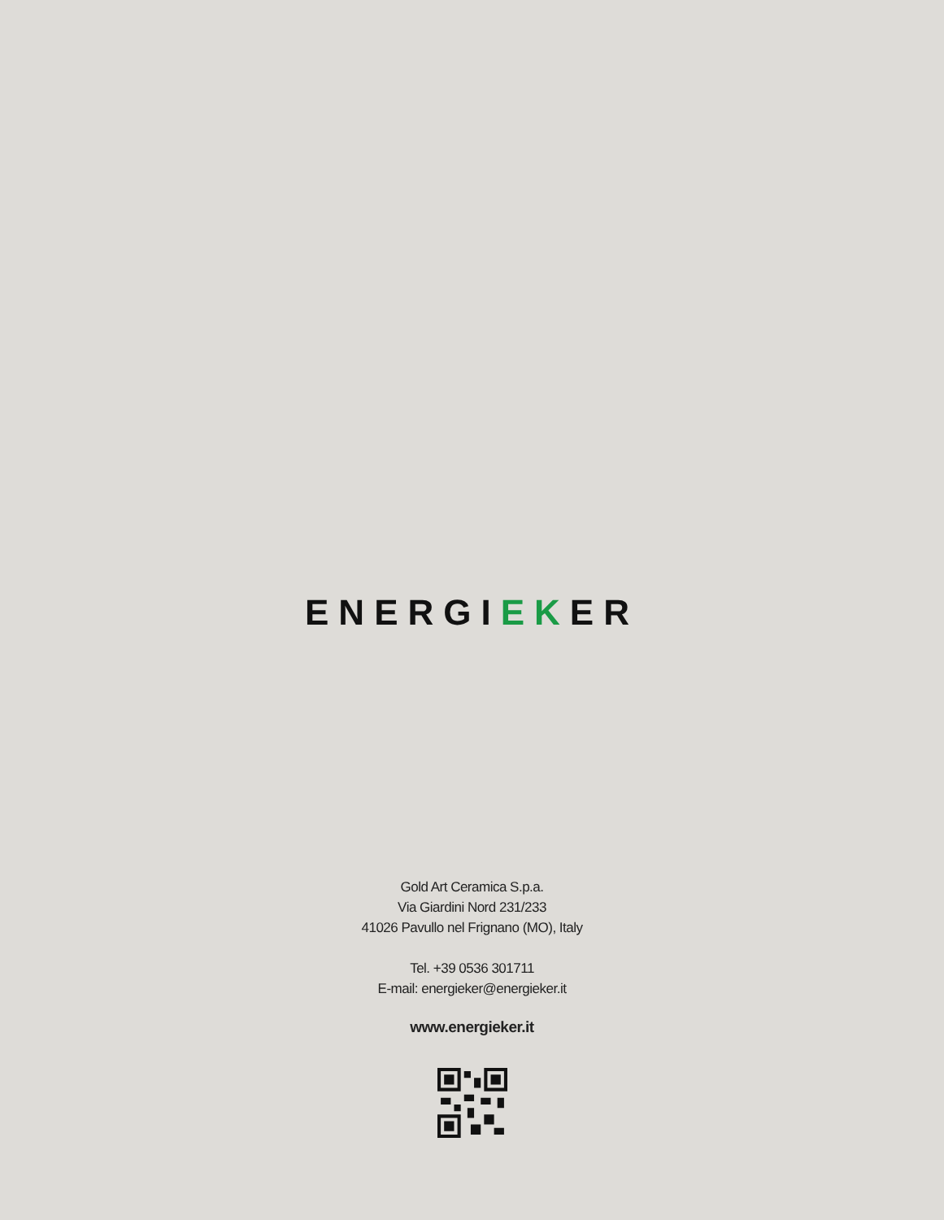ENERGIEKER
Gold Art Ceramica S.p.a.
Via Giardini Nord 231/233
41026 Pavullo nel Frignano (MO), Italy
Tel. +39 0536 301711
E-mail: energieker@energieker.it
www.energieker.it